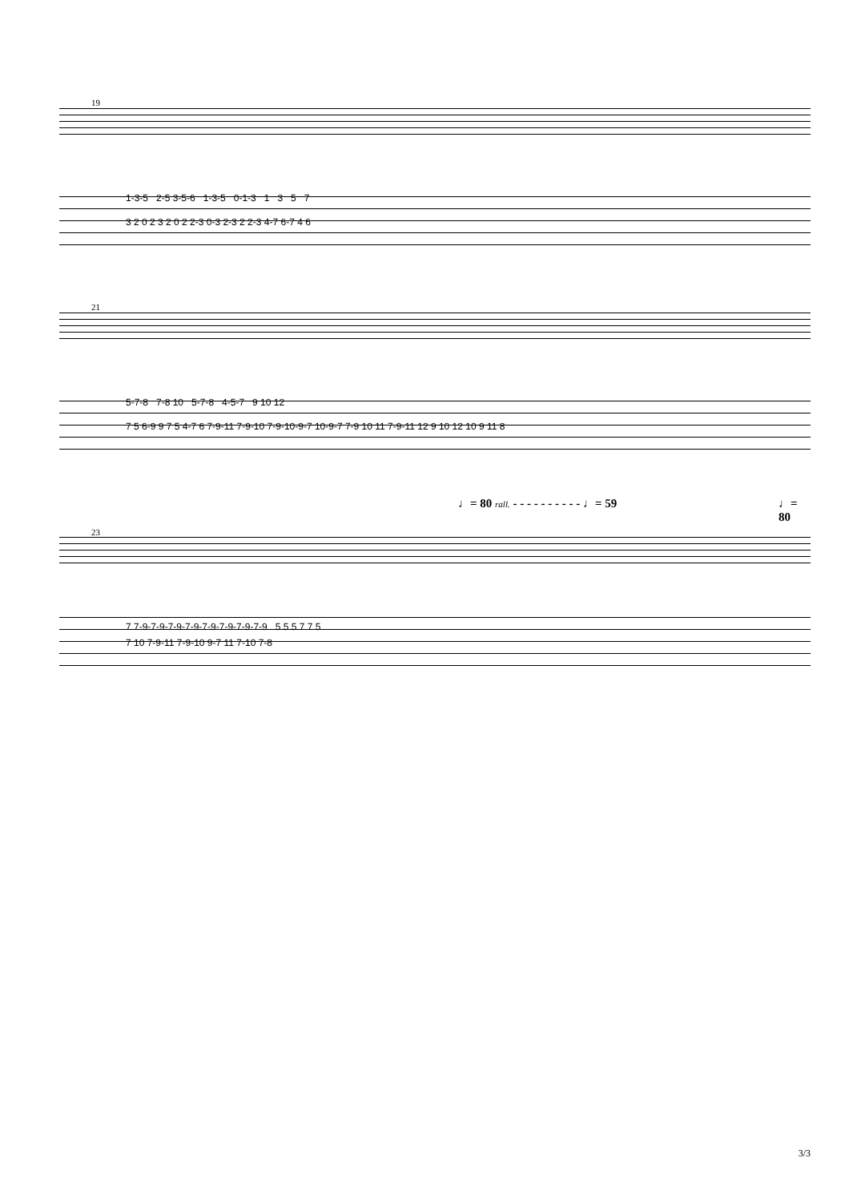19
1-3-5 2-5 3-5-6 1-3-5 0-1-3 1 3 5 7
3 2 0 2 3 2 0 2 2-3 0-3 2-3 2 2-3 4-7 6-7 4 6
21
5-7-8 7-8 10 5-7-8 4-5-7 9 10 12
7 5 6-9 9 7 5 4-7 6 7-9-11 7-9-10 7-9-10-9-7 10-9-7 7-9 10 11 7-9-11 12 9 10 12 10 9 11 8
♩= 80 rall. - - - - - - - - - - ♩= 59 ♩= 80
23
7 7-9-7-9-7-9-7-9-7-9-7-9-7-9-7-9 5 5 5 7 7 5
7 10 7-9-11 7-9-10 9-7 11 7-10 7-8
3/3